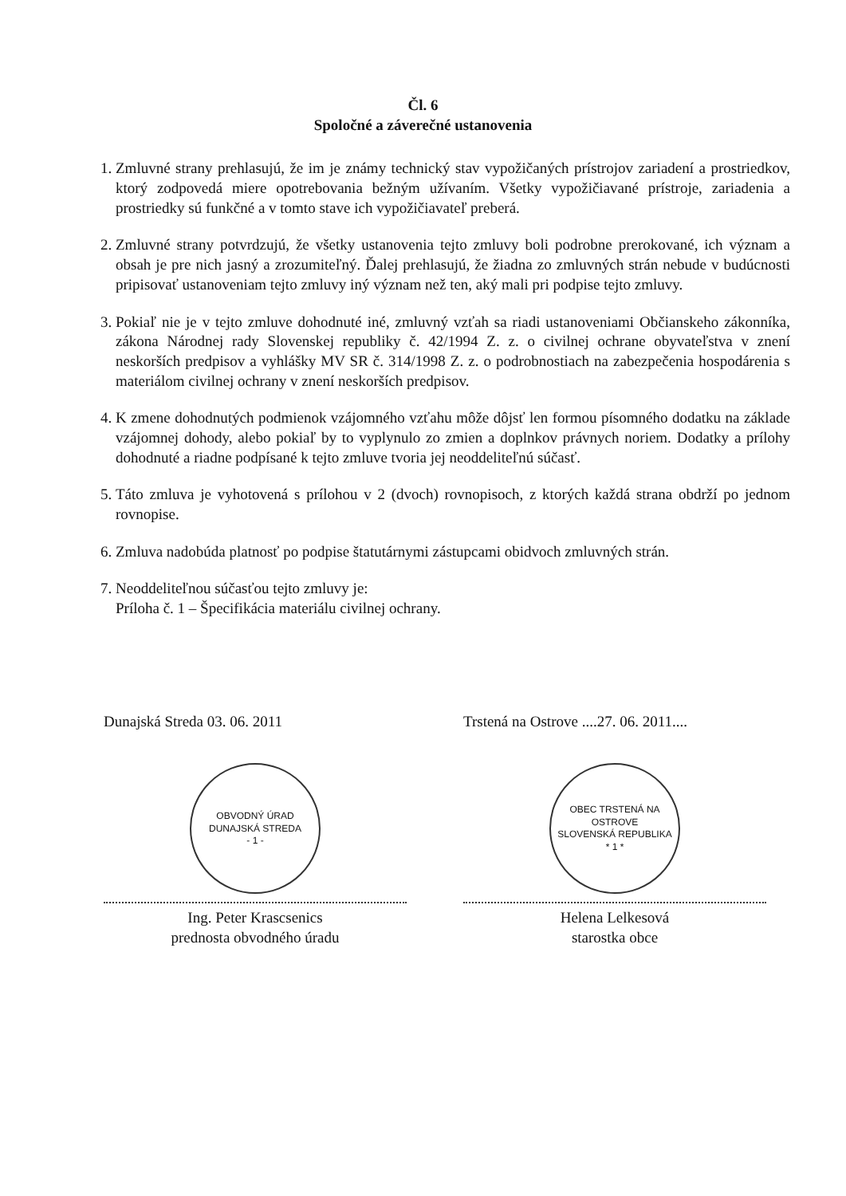Čl. 6
Spoločné a záverečné ustanovenia
1. Zmluvné strany prehlasujú, že im je známy technický stav vypožičaných prístrojov zariadení a prostriedkov, ktorý zodpovedá miere opotrebovania bežným užívaním. Všetky vypožičiavané prístroje, zariadenia a prostriedky sú funkčné a v tomto stave ich vypožičiavateľ preberá.
2. Zmluvné strany potvrdzujú, že všetky ustanovenia tejto zmluvy boli podrobne prerokované, ich význam a obsah je pre nich jasný a zrozumiteľný. Ďalej prehlasujú, že žiadna zo zmluvných strán nebude v budúcnosti pripisovať ustanoveniam tejto zmluvy iný význam než ten, aký mali pri podpise tejto zmluvy.
3. Pokiaľ nie je v tejto zmluve dohodnuté iné, zmluvný vzťah sa riadi ustanoveniami Občianskeho zákonníka, zákona Národnej rady Slovenskej republiky č. 42/1994 Z. z. o civilnej ochrane obyvateľstva v znení neskorších predpisov a vyhlášky MV SR č. 314/1998 Z. z. o podrobnostiach na zabezpečenia hospodárenia s materiálom civilnej ochrany v znení neskorších predpisov.
4. K zmene dohodnutých podmienok vzájomného vzťahu môže dôjsť len formou písomného dodatku na základe vzájomnej dohody, alebo pokiaľ by to vyplynulo zo zmien a doplnkov právnych noriem. Dodatky a prílohy dohodnuté a riadne podpísané k tejto zmluve tvoria jej neoddeliteľnú súčasť.
5. Táto zmluva je vyhotovená s prílohou v 2 (dvoch) rovnopisoch, z ktorých každá strana obdrží po jednom rovnopise.
6. Zmluva nadobúda platnosť po podpise štatutárnymi zástupcami obidvoch zmluvných strán.
7. Neoddeliteľnou súčasťou tejto zmluvy je:
Príloha č. 1 – Špecifikácia materiálu civilnej ochrany.
Dunajská Streda 03. 06. 2011
OBVODNÝ ÚRAD DUNAJSKÁ STREDA
- 1 -
Ing. Peter Krascsenics
prednosta obvodného úradu
Trstená na Ostrove ....27. 06. 2011....
OBEC TRSTENÁ NA OSTROVE
SLOVENSKÁ REPUBLIKA
* 1 *
Helena Lelkesová
starostka obce